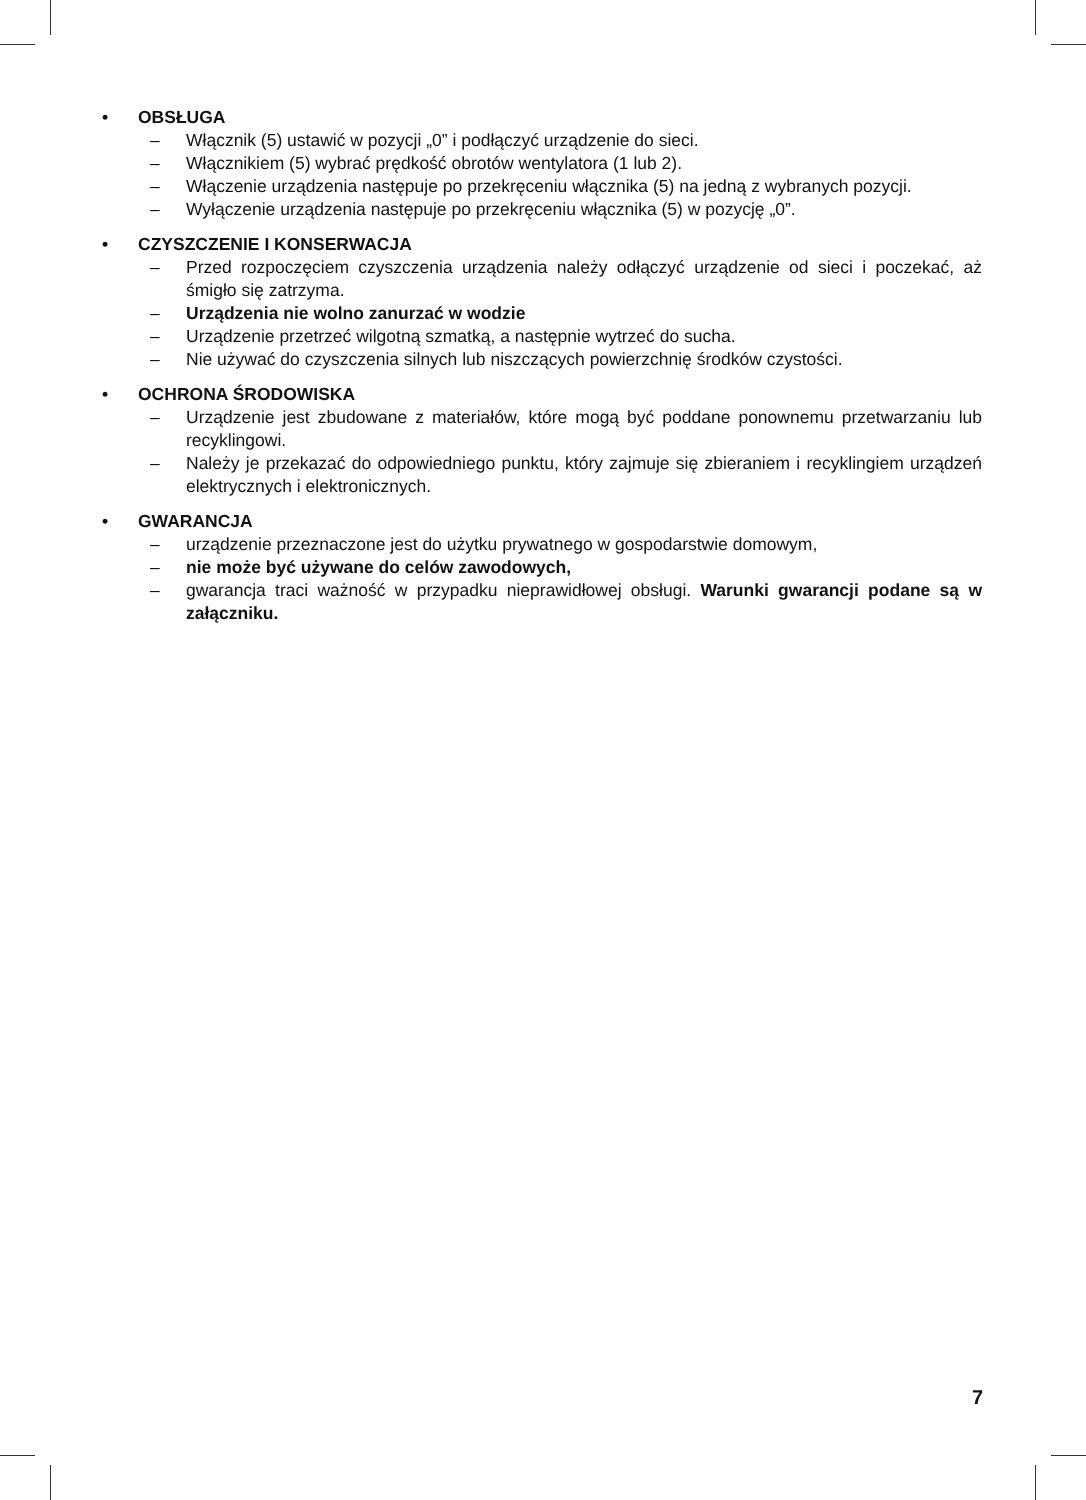• OBSŁUGA
– Włącznik (5) ustawić w pozycji „0” i podłączyć urządzenie do sieci.
– Włącznikiem (5) wybrać prędkość obrotów wentylatora (1 lub 2).
– Włączenie urządzenia następuje po przekręceniu włącznika (5) na jedną z wybranych pozycji.
– Wyłączenie urządzenia następuje po przekręceniu włącznika (5) w pozycję „0”.
• CZYSZCZENIE I KONSERWACJA
– Przed rozpoczęciem czyszczenia urządzenia należy odłączyć urządzenie od sieci i poczekać, aż śmigło się zatrzyma.
– Urządzenia nie wolno zanurzać w wodzie
– Urządzenie przetrzeć wilgotną szmatką, a następnie wytrzeć do sucha.
– Nie używać do czyszczenia silnych lub niszczących powierzchnię środków czystości.
• OCHRONA ŚRODOWISKA
– Urządzenie jest zbudowane z materiałów, które mogą być poddane ponownemu przetwarzaniu lub recyklingowi.
– Należy je przekazać do odpowiedniego punktu, który zajmuje się zbieraniem i recyklingiem urządzeń elektrycznych i elektronicznych.
• GWARANCJA
– urządzenie przeznaczone jest do użytku prywatnego w gospodarstwie domowym,
– nie może być używane do celów zawodowych,
– gwarancja traci ważność w przypadku nieprawidłowej obsługi. Warunki gwarancji podane są w załączniku.
7